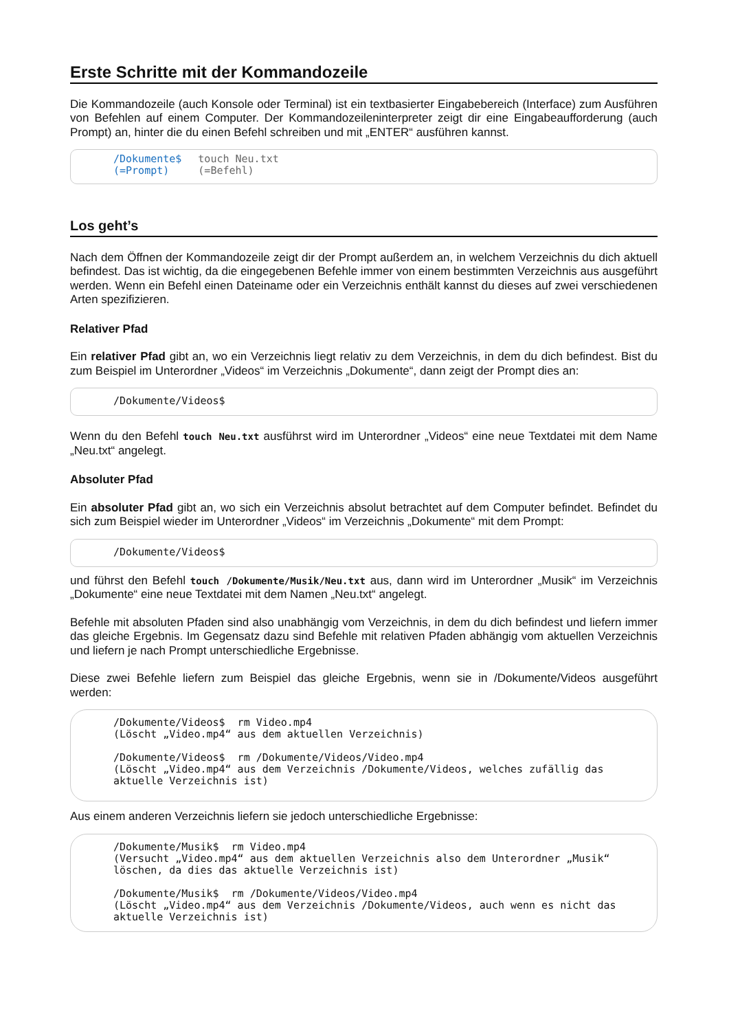Erste Schritte mit der Kommandozeile
Die Kommandozeile (auch Konsole oder Terminal) ist ein textbasierter Eingabebereich (Interface) zum Ausführen von Befehlen auf einem Computer. Der Kommandozeileninterpreter zeigt dir eine Eingabeaufforderung (auch Prompt) an, hinter die du einen Befehl schreiben und mit „ENTER“ ausführen kannst.
/Dokumente$
(=Prompt)
touch Neu.txt
(=Befehl)
Los geht’s
Nach dem Öffnen der Kommandozeile zeigt dir der Prompt außerdem an, in welchem Verzeichnis du dich aktuell befindest. Das ist wichtig, da die eingegebenen Befehle immer von einem bestimmten Verzeichnis aus ausgeführt werden. Wenn ein Befehl einen Dateiname oder ein Verzeichnis enthält kannst du dieses auf zwei verschiedenen Arten spezifizieren.
Relativer Pfad
Ein relativer Pfad gibt an, wo ein Verzeichnis liegt relativ zu dem Verzeichnis, in dem du dich befindest. Bist du zum Beispiel im Unterordner „Videos“ im Verzeichnis „Dokumente“, dann zeigt der Prompt dies an:
/Dokumente/Videos$
Wenn du den Befehl touch Neu.txt ausführst wird im Unterordner „Videos“ eine neue Textdatei mit dem Name „Neu.txt“ angelegt.
Absoluter Pfad
Ein absoluter Pfad gibt an, wo sich ein Verzeichnis absolut betrachtet auf dem Computer befindet. Befindet du sich zum Beispiel wieder im Unterordner „Videos“ im Verzeichnis „Dokumente“ mit dem Prompt:
/Dokumente/Videos$
und führst den Befehl touch /Dokumente/Musik/Neu.txt aus, dann wird im Unterordner „Musik“ im Verzeichnis „Dokumente“ eine neue Textdatei mit dem Namen „Neu.txt“ angelegt.
Befehle mit absoluten Pfaden sind also unabhängig vom Verzeichnis, in dem du dich befindest und liefern immer das gleiche Ergebnis. Im Gegensatz dazu sind Befehle mit relativen Pfaden abhängig vom aktuellen Verzeichnis und liefern je nach Prompt unterschiedliche Ergebnisse.
Diese zwei Befehle liefern zum Beispiel das gleiche Ergebnis, wenn sie in /Dokumente/Videos ausgeführt werden:
/Dokumente/Videos$ rm Video.mp4
(Löscht „Video.mp4“ aus dem aktuellen Verzeichnis)
/Dokumente/Videos$ rm /Dokumente/Videos/Video.mp4
(Löscht „Video.mp4“ aus dem Verzeichnis /Dokumente/Videos, welches zufällig das aktuelle Verzeichnis ist)
Aus einem anderen Verzeichnis liefern sie jedoch unterschiedliche Ergebnisse:
/Dokumente/Musik$ rm Video.mp4
(Versucht „Video.mp4“ aus dem aktuellen Verzeichnis also dem Unterordner „Musik“ löschen, da dies das aktuelle Verzeichnis ist)
/Dokumente/Musik$ rm /Dokumente/Videos/Video.mp4
(Löscht „Video.mp4“ aus dem Verzeichnis /Dokumente/Videos, auch wenn es nicht das aktuelle Verzeichnis ist)